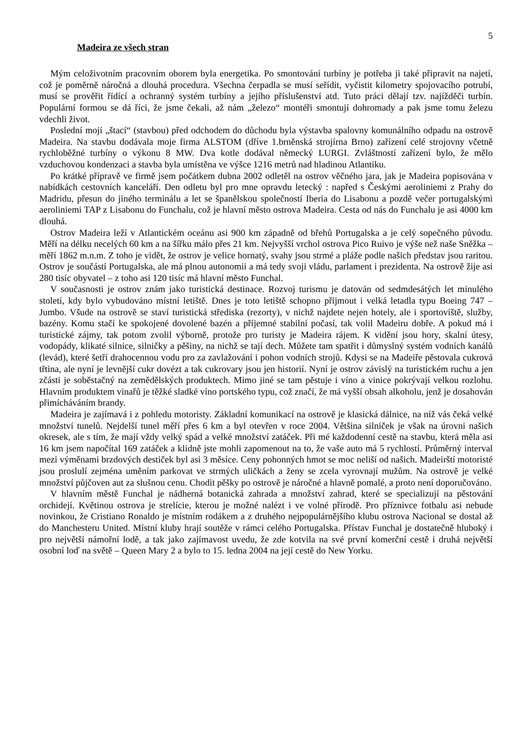5
Madeira ze všech stran
Mým celoživotním pracovním oborem byla energetika. Po smontování turbíny je potřeba ji také připravit na najetí, což je poměrně náročná a dlouhá procedura. Všechna čerpadla se musí seřídit, vyčistit kilometry spojovacího potrubí, musí se prověřit řídící a ochranný systém turbíny a jejího příslušenství atd. Tuto práci dělají tzv. najížděči turbín. Populární formou se dá říci, že jsme čekali, až nám „železo“ montéři smontují dohromady a pak jsme tomu železu vdechli život.
Poslední mojí „štací“ (stavbou) před odchodem do důchodu byla výstavba spalovny komunálního odpadu na ostrově Madeira. Na stavbu dodávala moje firma ALSTOM (dříve 1.brněnská strojírna Brno) zařízení celé strojovny včetně rychloběžné turbíny o výkonu 8 MW. Dva kotle dodával německý LURGI. Zvláštností zařízení bylo, že mělo vzduchovou kondenzaci a stavba byla umístěna ve výšce 1216 metrů nad hladinou Atlantiku.
Po krátké přípravě ve firmě jsem počátkem dubna 2002 odletěl na ostrov věčného jara, jak je Madeira popisována v nabídkách cestovních kanceláří. Den odletu byl pro mne opravdu letecký : napřed s Českými aeroliniemi z Prahy do Madridu, přesun do jiného terminálu a let se španělskou společností Iberia do Lisabonu a pozdě večer portugalskými aeroliniemi TAP z Lisabonu do Funchalu, což je hlavní město ostrova Madeira. Cesta od nás do Funchalu je asi 4000 km dlouhá.
Ostrov Madeira leží v Atlantickém oceánu asi 900 km západně od břehů Portugalska a je celý sopečného původu. Měří na délku necelých 60 km a na šířku málo přes 21 km. Nejvyšší vrchol ostrova Pico Ruivo je výše než naše Sněžka – měří 1862 m.n.m. Z toho je vidět, že ostrov je velice hornatý, svahy jsou strmé a pláže podle našich představ jsou raritou. Ostrov je součástí Portugalska, ale má plnou autonomii a má tedy svoji vládu, parlament i prezidenta. Na ostrově žije asi 280 tisíc obyvatel – z toho asi 120 tisíc má hlavní město Funchal.
V současnosti je ostrov znám jako turistická destinace. Rozvoj turismu je datován od sedmdesátých let minulého století, kdy bylo vybudováno místní letiště. Dnes je toto letiště schopno přijmout i velká letadla typu Boeing 747 – Jumbo. Všude na ostrově se staví turistická střediska (rezorty), v nichž najdete nejen hotely, ale i sportoviště, služby, bazény. Komu stačí ke spokojené dovolené bazén a příjemné stabilní počasí, tak volil Madeiru dobře. A pokud má i turistické zájmy, tak potom zvolil výborně, protože pro turisty je Madeira rájem. K vidění jsou hory, skalní útesy, vodopády, klikaté silnice, silničky a pěšiny, na nichž se tají dech. Můžete tam spatřit i důmyslný systém vodních kanálů (levád), které šetří drahocennou vodu pro za zavlažování i pohon vodních strojů. Kdysi se na Madeiře pěstovala cukrová třtina, ale nyní je levnější cukr dovézt a tak cukrovary jsou jen historií. Nyní je ostrov závislý na turistickém ruchu a jen zčásti je soběstačný na zemědělských produktech. Mimo jiné se tam pěstuje i víno a vinice pokrývají velkou rozlohu. Hlavním produktem vinařů je těžké sladké víno portského typu, což značí, že má vyšší obsah alkoholu, jenž je dosahován přimícháváním brandy.
Madeira je zajímavá i z pohledu motoristy. Základní komunikací na ostrově je klasická dálnice, na níž vás čeká velké množství tunelů. Nejdelší tunel měří přes 6 km a byl otevřen v roce 2004. Většina silniček je však na úrovni našich okresek, ale s tím, že mají vždy velký spád a velké množství zatáček. Při mé každodenní cestě na stavbu, která měla asi 16 km jsem napočítal 169 zatáček a klidně jste mohli zapomenout na to, že vaše auto má 5 rychlostí. Průměrný interval mezi výměnami brzdových destiček byl asi 3 měsíce. Ceny pohonných hmot se moc neliší od našich. Madeirští motoristé jsou proslulí zejména uměním parkovat ve strmých uličkách a ženy se zcela vyrovnají mužům. Na ostrově je velké množství půjčoven aut za slušnou cenu. Chodit pěšky po ostrově je náročné a hlavně pomalé, a proto není doporučováno.
V hlavním městě Funchal je nádherná botanická zahrada a množství zahrad, které se specializují na pěstování orchidejí. Květinou ostrova je strelície, kterou je možné nalézt i ve volné přírodě. Pro příznivce fotbalu asi nebude novinkou, že Cristiano Ronaldo je místním rodákem a z druhého nejpopulárnějšího klubu ostrova Nacional se dostal až do Manchesteru United. Místní kluby hrají soutěže v rámci celého Portugalska. Přístav Funchal je dostatečně hluboký i pro největší námořní lodě, a tak jako zajímavost uvedu, že zde kotvila na své první komerční cestě i druhá největší osobní loď na světě – Queen Mary 2 a bylo to 15. ledna 2004 na její cestě do New Yorku.